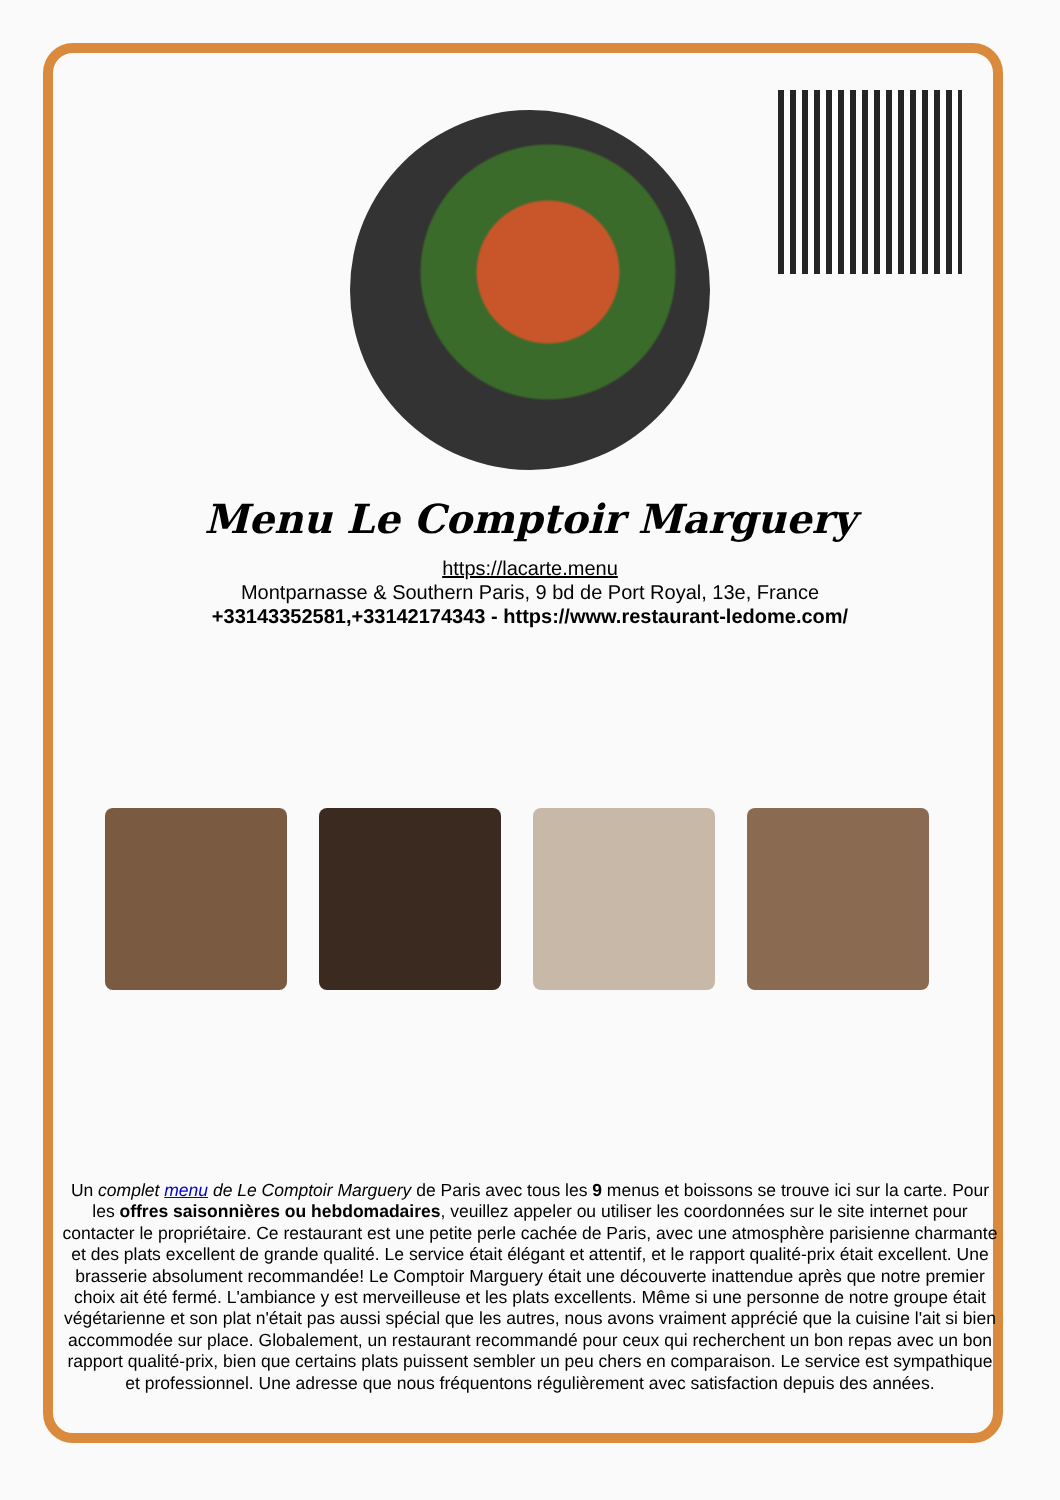Menu Le Comptoir Marguery
https://lacarte.menu
Montparnasse & Southern Paris, 9 bd de Port Royal, 13e, France
+33143352581,+33142174343 - https://www.restaurant-ledome.com/
Un complet menu de Le Comptoir Marguery de Paris avec tous les 9 menus et boissons se trouve ici sur la carte. Pour les offres saisonnières ou hebdomadaires, veuillez appeler ou utiliser les coordonnées sur le site internet pour contacter le propriétaire. Ce restaurant est une petite perle cachée de Paris, avec une atmosphère parisienne charmante et des plats excellent de grande qualité. Le service était élégant et attentif, et le rapport qualité-prix était excellent. Une brasserie absolument recommandée! Le Comptoir Marguery était une découverte inattendue après que notre premier choix ait été fermé. L'ambiance y est merveilleuse et les plats excellents. Même si une personne de notre groupe était végétarienne et son plat n'était pas aussi spécial que les autres, nous avons vraiment apprécié que la cuisine l'ait si bien accommodée sur place. Globalement, un restaurant recommandé pour ceux qui recherchent un bon repas avec un bon rapport qualité-prix, bien que certains plats puissent sembler un peu chers en comparaison. Le service est sympathique et professionnel. Une adresse que nous fréquentons régulièrement avec satisfaction depuis des années.